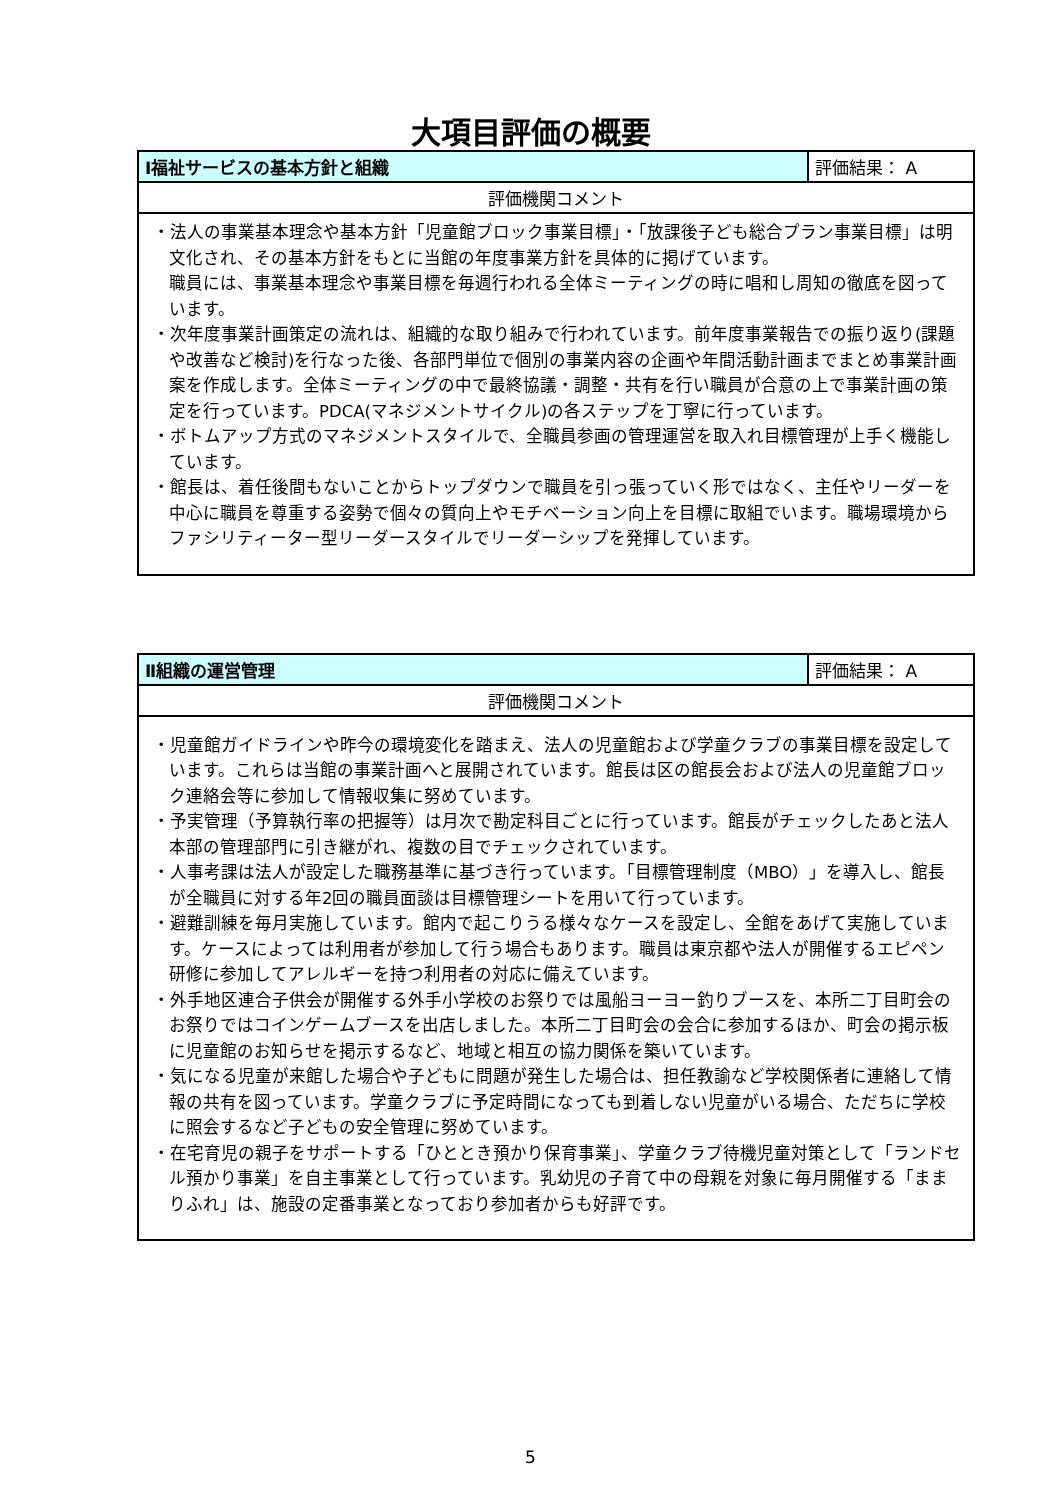大項目評価の概要
| Ⅰ福祉サービスの基本方針と組織 | 評価結果： A |
| 評価機関コメント | |
| ・法人の事業基本理念や基本方針「児童館ブロック事業目標」・「放課後子ども総合プラン事業目標」は明文化され、その基本方針をもとに当館の年度事業方針を具体的に掲げています。 職員には、事業基本理念や事業目標を毎週行われる全体ミーティングの時に唱和し周知の徹底を図っています。 ・次年度事業計画策定の流れは、組織的な取り組みで行われています。前年度事業報告での振り返り(課題や改善など検討)を行なった後、各部門単位で個別の事業内容の企画や年間活動計画までまとめ事業計画案を作成します。全体ミーティングの中で最終協議・調整・共有を行い職員が合意の上で事業計画の策定を行っています。PDCA(マネジメントサイクル)の各ステップを丁寧に行っています。 ・ボトムアップ方式のマネジメントスタイルで、全職員参画の管理運営を取入れ目標管理が上手く機能しています。 ・館長は、着任後間もないことからトップダウンで職員を引っ張っていく形ではなく、主任やリーダーを中心に職員を尊重する姿勢で個々の質向上やモチベーション向上を目標に取組でいます。職場環境からファシリティーター型リーダースタイルでリーダーシップを発揮しています。 | |
| Ⅱ組織の運営管理 | 評価結果： A |
| 評価機関コメント | |
| ・児童館ガイドラインや昨今の環境変化を踏まえ、法人の児童館および学童クラブの事業目標を設定しています。これらは当館の事業計画へと展開されています。館長は区の館長会および法人の児童館ブロック連絡会等に参加して情報収集に努めています。 ・予実管理（予算執行率の把握等）は月次で勘定科目ごとに行っています。館長がチェックしたあと法人本部の管理部門に引き継がれ、複数の目でチェックされています。 ・人事考課は法人が設定した職務基準に基づき行っています。「目標管理制度（MBO）」を導入し、館長が全職員に対する年2回の職員面談は目標管理シートを用いて行っています。 ・避難訓練を毎月実施しています。館内で起こりうる様々なケースを設定し、全館をあげて実施しています。ケースによっては利用者が参加して行う場合もあります。職員は東京都や法人が開催するエピペン研修に参加してアレルギーを持つ利用者の対応に備えています。 ・外手地区連合子供会が開催する外手小学校のお祭りでは風船ヨーヨー釣りブースを、本所二丁目町会のお祭りではコインゲームブースを出店しました。本所二丁目町会の会合に参加するほか、町会の掲示板に児童館のお知らせを掲示するなど、地域と相互の協力関係を築いています。 ・気になる児童が来館した場合や子どもに問題が発生した場合は、担任教諭など学校関係者に連絡して情報の共有を図っています。学童クラブに予定時間になっても到着しない児童がいる場合、ただちに学校に照会するなど子どもの安全管理に努めています。 ・在宅育児の親子をサポートする「ひととき預かり保育事業」、学童クラブ待機児童対策として「ランドセル預かり事業」を自主事業として行っています。乳幼児の子育て中の母親を対象に毎月開催する「ままりふれ」は、施設の定番事業となっており参加者からも好評です。 | |
5